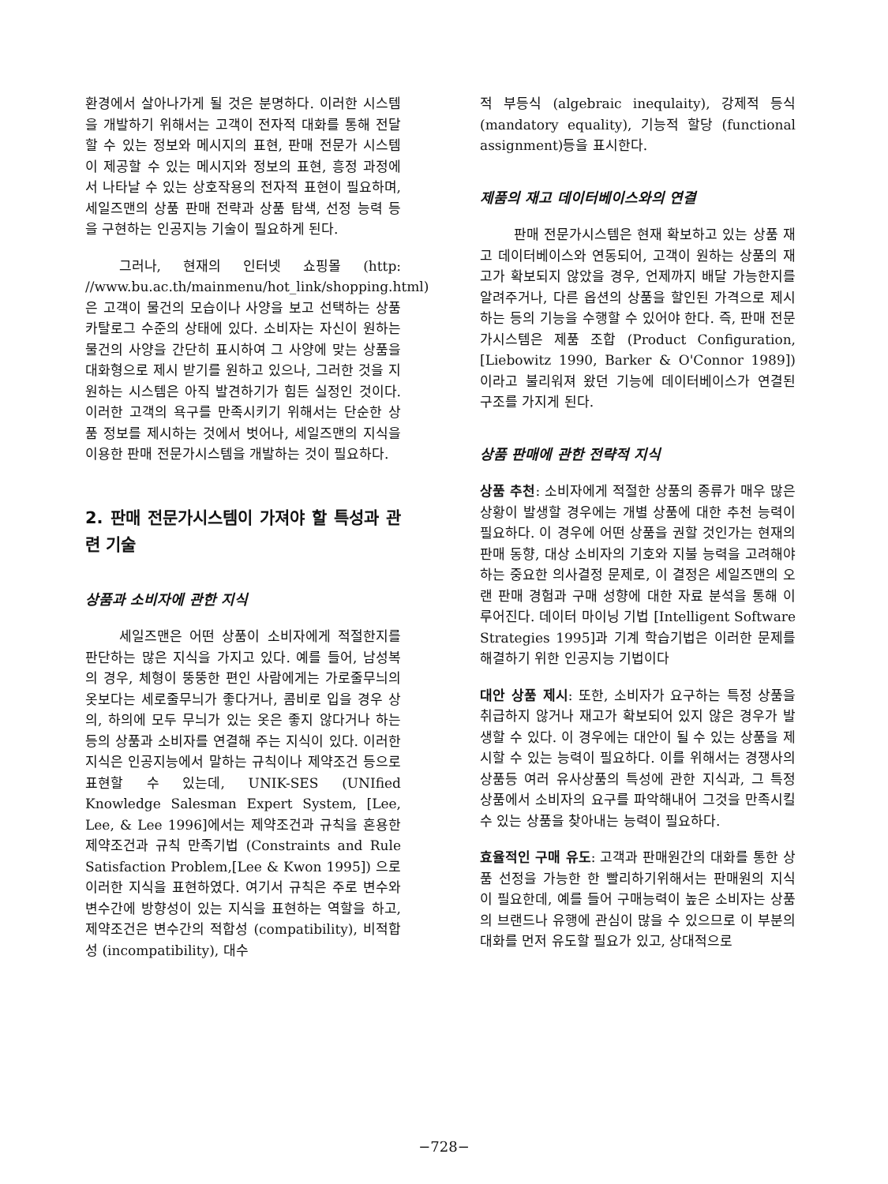환경에서 살아나가게 될 것은 분명하다. 이러한 시스템을 개발하기 위해서는 고객이 전자적 대화를 통해 전달할 수 있는 정보와 메시지의 표현, 판매 전문가 시스템이 제공할 수 있는 메시지와 정보의 표현, 흥정 과정에서 나타날 수 있는 상호작용의 전자적 표현이 필요하며, 세일즈맨의 상품 판매 전략과 상품 탐색, 선정 능력 등을 구현하는 인공지능 기술이 필요하게 된다.
그러나, 현재의 인터넷 쇼핑몰 (http: //www.bu.ac.th/mainmenu/hot_link/shopping.html)은 고객이 물건의 모습이나 사양을 보고 선택하는 상품 카탈로그 수준의 상태에 있다. 소비자는 자신이 원하는 물건의 사양을 간단히 표시하여 그 사양에 맞는 상품을 대화형으로 제시 받기를 원하고 있으나, 그러한 것을 지원하는 시스템은 아직 발견하기가 힘든 실정인 것이다. 이러한 고객의 욕구를 만족시키기 위해서는 단순한 상품 정보를 제시하는 것에서 벗어나, 세일즈맨의 지식을 이용한 판매 전문가시스템을 개발하는 것이 필요하다.
2. 판매 전문가시스템이 가져야 할 특성과 관련 기술
상품과 소비자에 관한 지식
세일즈맨은 어떤 상품이 소비자에게 적절한지를 판단하는 많은 지식을 가지고 있다. 예를 들어, 남성복의 경우, 체형이 뚱뚱한 편인 사람에게는 가로줄무늬의 옷보다는 세로줄무늬가 좋다거나, 콤비로 입을 경우 상의, 하의에 모두 무늬가 있는 옷은 좋지 않다거나 하는 등의 상품과 소비자를 연결해 주는 지식이 있다. 이러한 지식은 인공지능에서 말하는 규칙이나 제약조건 등으로 표현할 수 있는데, UNIK-SES (UNIfied Knowledge Salesman Expert System, [Lee, Lee, & Lee 1996]에서는 제약조건과 규칙을 혼용한 제약조건과 규칙 만족기법 (Constraints and Rule Satisfaction Problem,[Lee & Kwon 1995]) 으로 이러한 지식을 표현하였다. 여기서 규칙은 주로 변수와 변수간에 방향성이 있는 지식을 표현하는 역할을 하고, 제약조건은 변수간의 적합성 (compatibility), 비적합성 (incompatibility), 대수
적 부등식 (algebraic inequlaity), 강제적 등식 (mandatory equality), 기능적 할당 (functional assignment)등을 표시한다.
제품의 재고 데이터베이스와의 연결
판매 전문가시스템은 현재 확보하고 있는 상품 재고 데이터베이스와 연동되어, 고객이 원하는 상품의 재고가 확보되지 않았을 경우, 언제까지 배달 가능한지를 알려주거나, 다른 옵션의 상품을 할인된 가격으로 제시하는 등의 기능을 수행할 수 있어야 한다. 즉, 판매 전문가시스템은 제품 조합 (Product Configuration, [Liebowitz 1990, Barker & O'Connor 1989]) 이라고 불리워져 왔던 기능에 데이터베이스가 연결된 구조를 가지게 된다.
상품 판매에 관한 전략적 지식
상품 추천: 소비자에게 적절한 상품의 종류가 매우 많은 상황이 발생할 경우에는 개별 상품에 대한 추천 능력이 필요하다. 이 경우에 어떤 상품을 권할 것인가는 현재의 판매 동향, 대상 소비자의 기호와 지불 능력을 고려해야 하는 중요한 의사결정 문제로, 이 결정은 세일즈맨의 오랜 판매 경험과 구매 성향에 대한 자료 분석을 통해 이루어진다. 데이터 마이닝 기법 [Intelligent Software Strategies 1995]과 기계 학습기법은 이러한 문제를 해결하기 위한 인공지능 기법이다
대안 상품 제시: 또한, 소비자가 요구하는 특정 상품을 취급하지 않거나 재고가 확보되어 있지 않은 경우가 발생할 수 있다. 이 경우에는 대안이 될 수 있는 상품을 제시할 수 있는 능력이 필요하다. 이를 위해서는 경쟁사의 상품등 여러 유사상품의 특성에 관한 지식과, 그 특정 상품에서 소비자의 요구를 파악해내어 그것을 만족시킬 수 있는 상품을 찾아내는 능력이 필요하다.
효율적인 구매 유도: 고객과 판매원간의 대화를 통한 상품 선정을 가능한 한 빨리하기위해서는 판매원의 지식이 필요한데, 예를 들어 구매능력이 높은 소비자는 상품의 브랜드나 유행에 관심이 많을 수 있으므로 이 부분의 대화를 먼저 유도할 필요가 있고, 상대적으로
−728−